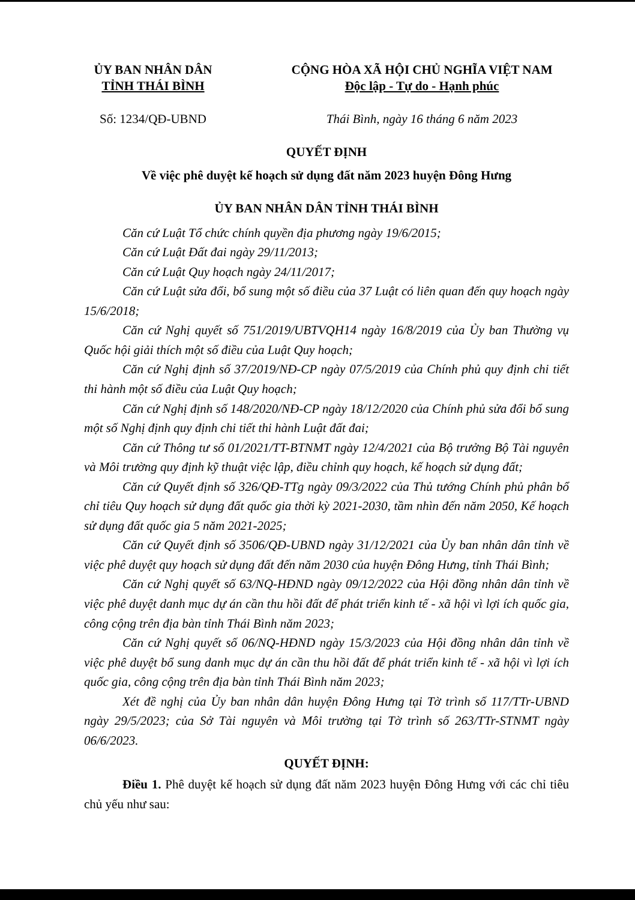ỦY BAN NHÂN DÂN
TỈNH THÁI BÌNH
CỘNG HÒA XÃ HỘI CHỦ NGHĨA VIỆT NAM
Độc lập - Tự do - Hạnh phúc
Số: 1234/QĐ-UBND Thái Bình, ngày 16 tháng 6 năm 2023
QUYẾT ĐỊNH
Về việc phê duyệt kế hoạch sử dụng đất năm 2023 huyện Đông Hưng
ỦY BAN NHÂN DÂN TỈNH THÁI BÌNH
Căn cứ Luật Tổ chức chính quyền địa phương ngày 19/6/2015;
Căn cứ Luật Đất đai ngày 29/11/2013;
Căn cứ Luật Quy hoạch ngày 24/11/2017;
Căn cứ Luật sửa đổi, bổ sung một số điều của 37 Luật có liên quan đến quy hoạch ngày 15/6/2018;
Căn cứ Nghị quyết số 751/2019/UBTVQH14 ngày 16/8/2019 của Ủy ban Thường vụ Quốc hội giải thích một số điều của Luật Quy hoạch;
Căn cứ Nghị định số 37/2019/NĐ-CP ngày 07/5/2019 của Chính phủ quy định chi tiết thi hành một số điều của Luật Quy hoạch;
Căn cứ Nghị định số 148/2020/NĐ-CP ngày 18/12/2020 của Chính phủ sửa đổi bổ sung một số Nghị định quy định chi tiết thi hành Luật đất đai;
Căn cứ Thông tư số 01/2021/TT-BTNMT ngày 12/4/2021 của Bộ trưởng Bộ Tài nguyên và Môi trường quy định kỹ thuật việc lập, điều chỉnh quy hoạch, kế hoạch sử dụng đất;
Căn cứ Quyết định số 326/QĐ-TTg ngày 09/3/2022 của Thủ tướng Chính phủ phân bổ chỉ tiêu Quy hoạch sử dụng đất quốc gia thời kỳ 2021-2030, tầm nhìn đến năm 2050, Kế hoạch sử dụng đất quốc gia 5 năm 2021-2025;
Căn cứ Quyết định số 3506/QĐ-UBND ngày 31/12/2021 của Ủy ban nhân dân tỉnh về việc phê duyệt quy hoạch sử dụng đất đến năm 2030 của huyện Đông Hưng, tỉnh Thái Bình;
Căn cứ Nghị quyết số 63/NQ-HĐND ngày 09/12/2022 của Hội đồng nhân dân tỉnh về việc phê duyệt danh mục dự án cần thu hồi đất để phát triển kinh tế - xã hội vì lợi ích quốc gia, công cộng trên địa bàn tỉnh Thái Bình năm 2023;
Căn cứ Nghị quyết số 06/NQ-HĐND ngày 15/3/2023 của Hội đồng nhân dân tỉnh về việc phê duyệt bổ sung danh mục dự án cần thu hồi đất để phát triển kinh tế - xã hội vì lợi ích quốc gia, công cộng trên địa bàn tỉnh Thái Bình năm 2023;
Xét đề nghị của Ủy ban nhân dân huyện Đông Hưng tại Tờ trình số 117/TTr-UBND ngày 29/5/2023; của Sở Tài nguyên và Môi trường tại Tờ trình số 263/TTr-STNMT ngày 06/6/2023.
QUYẾT ĐỊNH:
Điều 1. Phê duyệt kế hoạch sử dụng đất năm 2023 huyện Đông Hưng với các chỉ tiêu chủ yếu như sau: